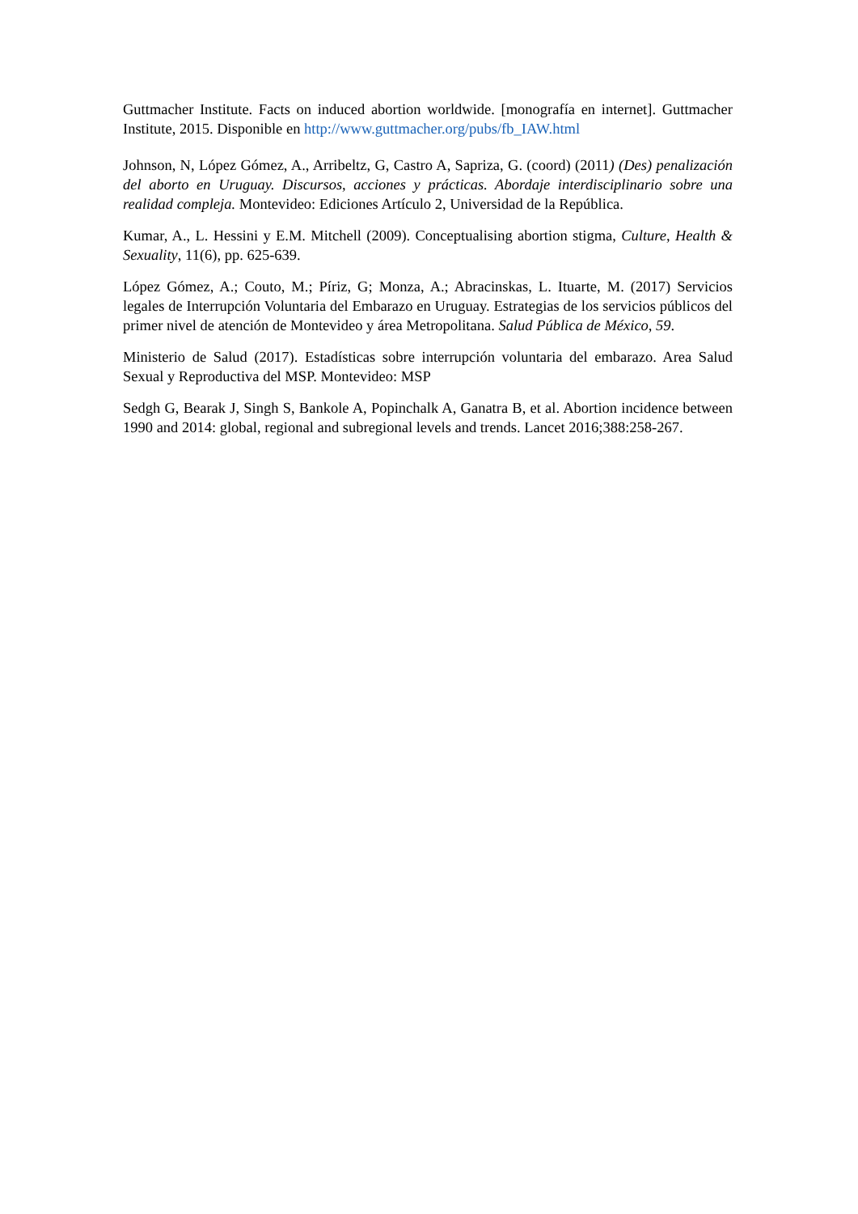Guttmacher Institute. Facts on induced abortion worldwide. [monografía en internet]. Guttmacher Institute, 2015. Disponible en http://www.guttmacher.org/pubs/fb_IAW.html
Johnson, N, López Gómez, A., Arribeltz, G, Castro A, Sapriza, G. (coord) (2011) (Des) penalización del aborto en Uruguay. Discursos, acciones y prácticas. Abordaje interdisciplinario sobre una realidad compleja. Montevideo: Ediciones Artículo 2, Universidad de la República.
Kumar, A., L. Hessini y E.M. Mitchell (2009). Conceptualising abortion stigma, Culture, Health & Sexuality, 11(6), pp. 625-639.
López Gómez, A.; Couto, M.; Píriz, G; Monza, A.; Abracinskas, L. Ituarte, M. (2017) Servicios legales de Interrupción Voluntaria del Embarazo en Uruguay. Estrategias de los servicios públicos del primer nivel de atención de Montevideo y área Metropolitana. Salud Pública de México, 59.
Ministerio de Salud (2017). Estadísticas sobre interrupción voluntaria del embarazo. Area Salud Sexual y Reproductiva del MSP. Montevideo: MSP
Sedgh G, Bearak J, Singh S, Bankole A, Popinchalk A, Ganatra B, et al. Abortion incidence between 1990 and 2014: global, regional and subregional levels and trends. Lancet 2016;388:258-267.